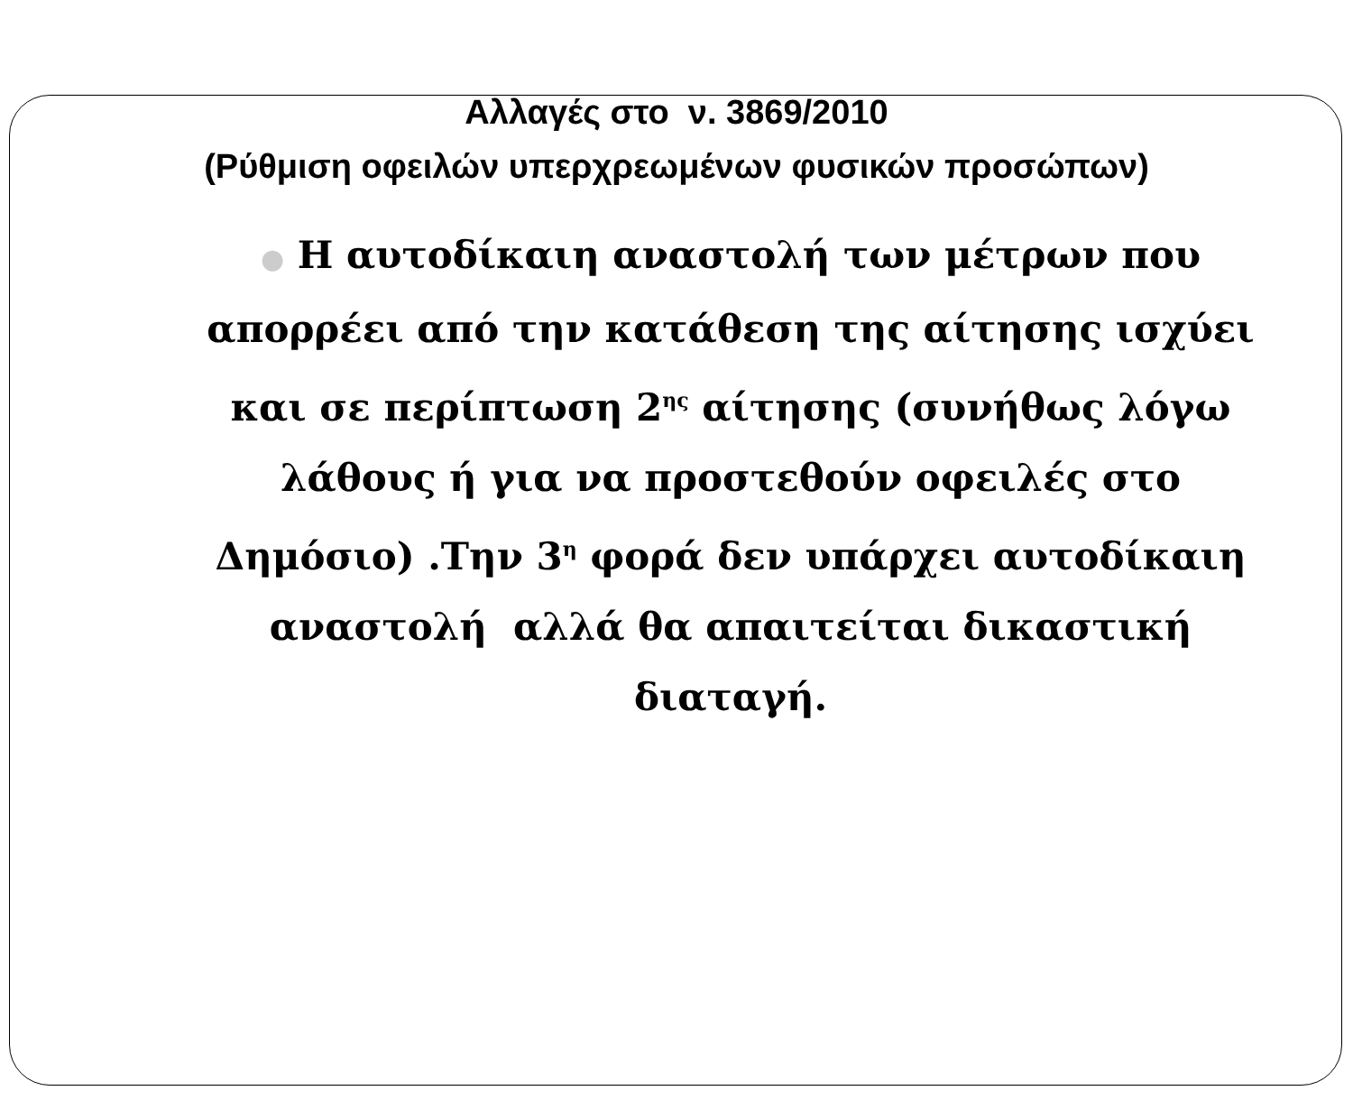Αλλαγές στο ν. 3869/2010
(Ρύθμιση οφειλών υπερχρεωμένων φυσικών προσώπων)
● Η αυτοδίκαιη αναστολή των μέτρων που απορρέει από την κατάθεση της αίτησης ισχύει και σε περίπτωση 2<sup>ης</sup> αίτησης (συνήθως λόγω λάθους ή για να προστεθούν οφειλές στο Δημόσιο) .Την 3<sup>η</sup> φορά δεν υπάρχει αυτοδίκαιη αναστολή αλλά θα απαιτείται δικαστική διαταγή.